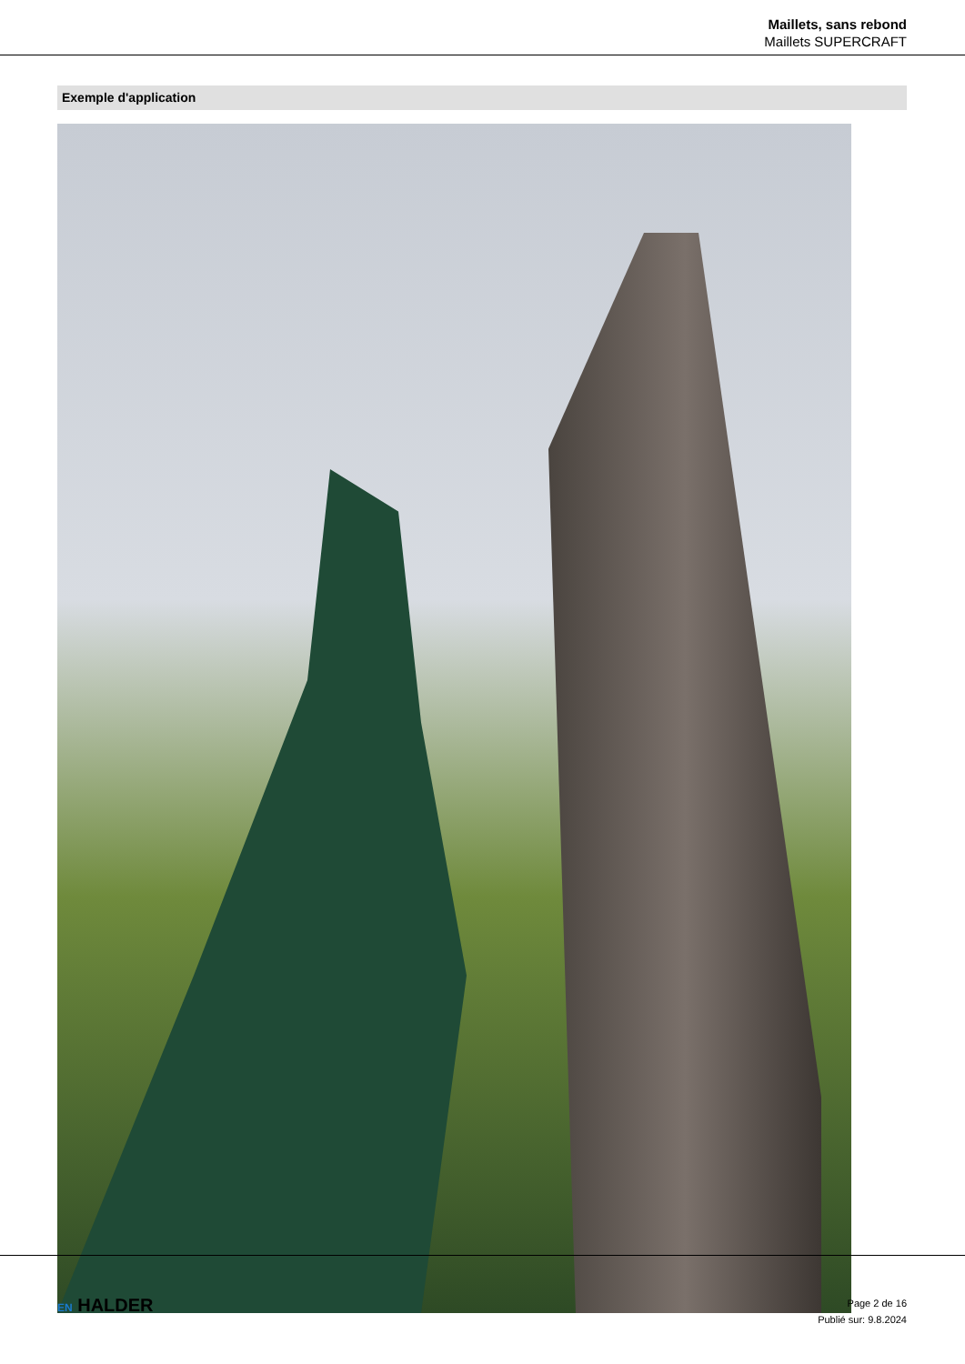Maillets, sans rebond
Maillets SUPERCRAFT
Exemple d'application
EN HALDER
Page 2 de 16
Publié sur: 9.8.2024